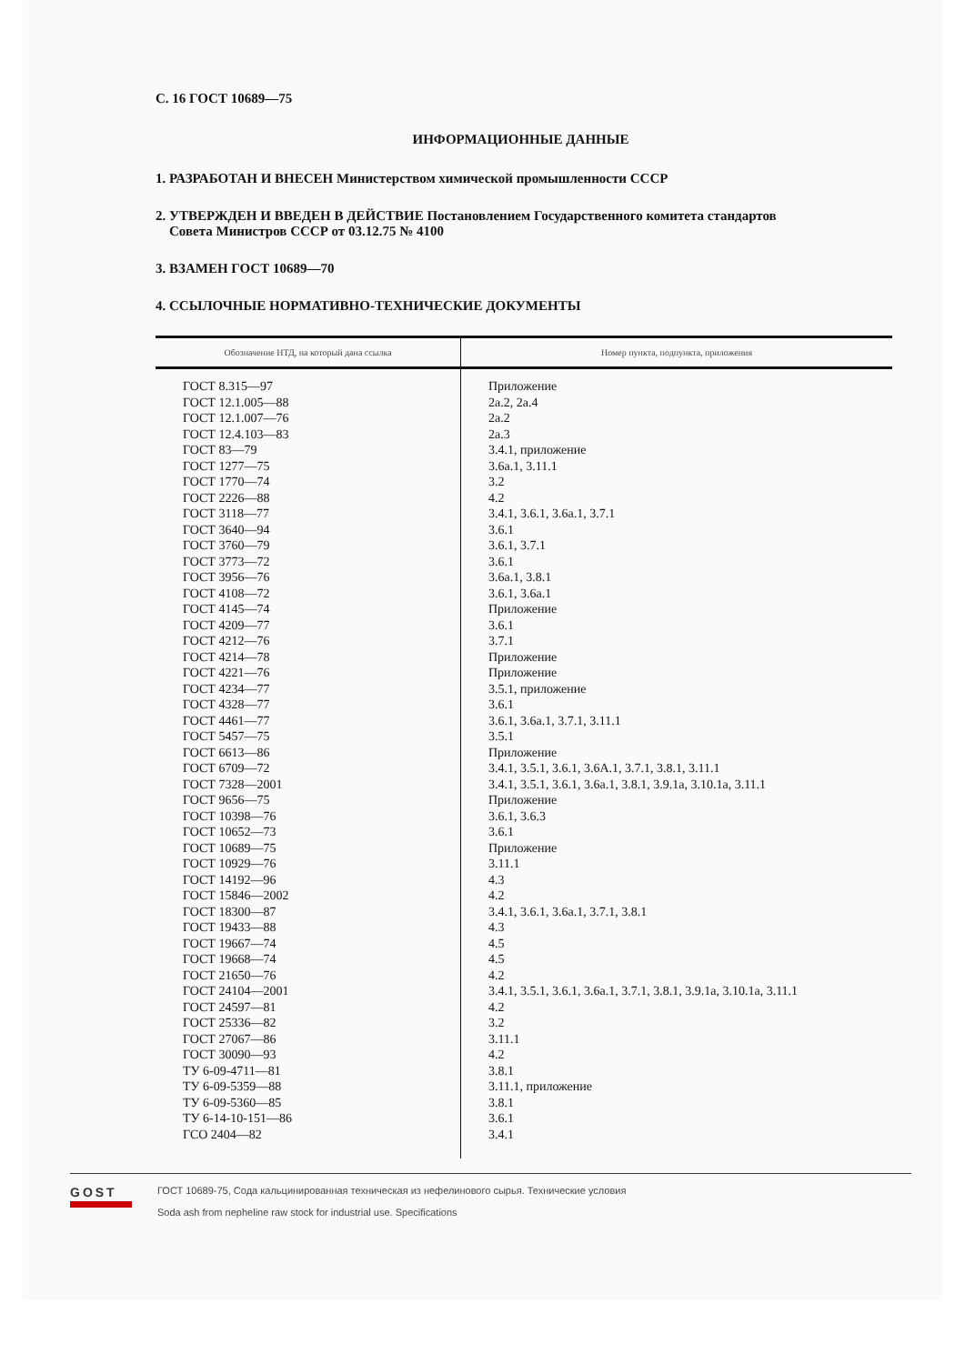С. 16 ГОСТ 10689—75
ИНФОРМАЦИОННЫЕ ДАННЫЕ
1. РАЗРАБОТАН И ВНЕСЕН Министерством химической промышленности СССР
2. УТВЕРЖДЕН И ВВЕДЕН В ДЕЙСТВИЕ Постановлением Государственного комитета стандартов
Совета Министров СССР от 03.12.75 № 4100
3. ВЗАМЕН ГОСТ 10689—70
4. ССЫЛОЧНЫЕ НОРМАТИВНО-ТЕХНИЧЕСКИЕ ДОКУМЕНТЫ
| Обозначение НТД, на который дана ссылка | Номер пункта, подпункта, приложения |
| --- | --- |
| ГОСТ 8.315—97 ГОСТ 12.1.005—88 ГОСТ 12.1.007—76 ГОСТ 12.4.103—83 ГОСТ 83—79 ГОСТ 1277—75 ГОСТ 1770—74 ГОСТ 2226—88 ГОСТ 3118—77 ГОСТ 3640—94 ГОСТ 3760—79 ГОСТ 3773—72 ГОСТ 3956—76 ГОСТ 4108—72 ГОСТ 4145—74 ГОСТ 4209—77 ГОСТ 4212—76 ГОСТ 4214—78 ГОСТ 4221—76 ГОСТ 4234—77 ГОСТ 4328—77 ГОСТ 4461—77 ГОСТ 5457—75 ГОСТ 6613—86 ГОСТ 6709—72 ГОСТ 7328—2001 ГОСТ 9656—75 ГОСТ 10398—76 ГОСТ 10652—73 ГОСТ 10689—75 ГОСТ 10929—76 ГОСТ 14192—96 ГОСТ 15846—2002 ГОСТ 18300—87 ГОСТ 19433—88 ГОСТ 19667—74 ГОСТ 19668—74 ГОСТ 21650—76 ГОСТ 24104—2001 ГОСТ 24597—81 ГОСТ 25336—82 ГОСТ 27067—86 ГОСТ 30090—93 ТУ 6-09-4711—81 ТУ 6-09-5359—88 ТУ 6-09-5360—85 ТУ 6-14-10-151—86 ГСО 2404—82 | Приложение 2а.2, 2а.4 2а.2 2а.3 3.4.1, приложение 3.6а.1, 3.11.1 3.2 4.2 3.4.1, 3.6.1, 3.6а.1, 3.7.1 3.6.1 3.6.1, 3.7.1 3.6.1 3.6а.1, 3.8.1 3.6.1, 3.6а.1 Приложение 3.6.1 3.7.1 Приложение Приложение 3.5.1, приложение 3.6.1 3.6.1, 3.6а.1, 3.7.1, 3.11.1 3.5.1 Приложение 3.4.1, 3.5.1, 3.6.1, 3.6А.1, 3.7.1, 3.8.1, 3.11.1 3.4.1, 3.5.1, 3.6.1, 3.6а.1, 3.8.1, 3.9.1а, 3.10.1а, 3.11.1 Приложение 3.6.1, 3.6.3 3.6.1 Приложение 3.11.1 4.3 4.2 3.4.1, 3.6.1, 3.6а.1, 3.7.1, 3.8.1 4.3 4.5 4.5 4.2 3.4.1, 3.5.1, 3.6.1, 3.6а.1, 3.7.1, 3.8.1, 3.9.1а, 3.10.1а, 3.11.1 4.2 3.2 3.11.1 4.2 3.8.1 3.11.1, приложение 3.8.1 3.6.1 3.4.1 |
GOST
ГОСТ 10689-75, Сода кальцинированная техническая из нефелинового сырья. Технические условия
Soda ash from nepheline raw stock for industrial use. Specifications